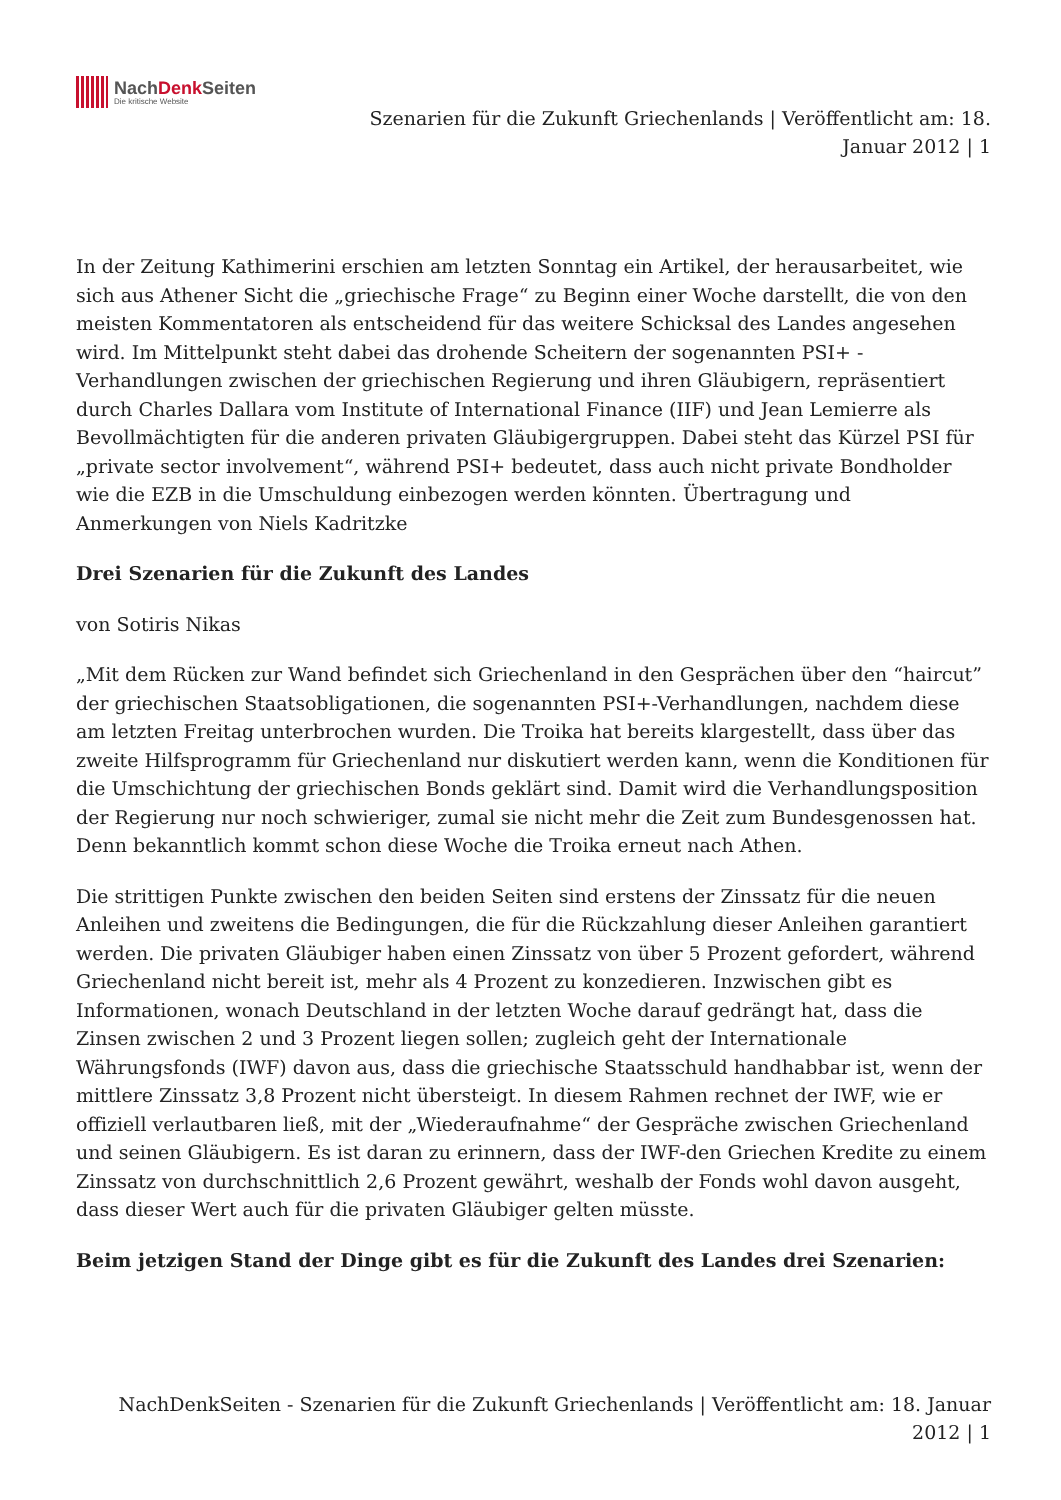NachDenk Seiten
Die kritische Website
Szenarien für die Zukunft Griechenlands | Veröffentlicht am: 18. Januar 2012 | 1
In der Zeitung Kathimerini erschien am letzten Sonntag ein Artikel, der herausarbeitet, wie sich aus Athener Sicht die „griechische Frage“ zu Beginn einer Woche darstellt, die von den meisten Kommentatoren als entscheidend für das weitere Schicksal des Landes angesehen wird. Im Mittelpunkt steht dabei das drohende Scheitern der sogenannten PSI+ -Verhandlungen zwischen der griechischen Regierung und ihren Gläubigern, repräsentiert durch Charles Dallara vom Institute of International Finance (IIF) und Jean Lemierre als Bevollmächtigten für die anderen privaten Gläubigergruppen. Dabei steht das Kürzel PSI für „private sector involvement“, während PSI+ bedeutet, dass auch nicht private Bondholder wie die EZB in die Umschuldung einbezogen werden könnten. Übertragung und Anmerkungen von Niels Kadritzke
Drei Szenarien für die Zukunft des Landes
von Sotiris Nikas
„Mit dem Rücken zur Wand befindet sich Griechenland in den Gesprächen über den “haircut” der griechischen Staatsobligationen, die sogenannten PSI+-Verhandlungen, nachdem diese am letzten Freitag unterbrochen wurden. Die Troika hat bereits klargestellt, dass über das zweite Hilfsprogramm für Griechenland nur diskutiert werden kann, wenn die Konditionen für die Umschichtung der griechischen Bonds geklärt sind. Damit wird die Verhandlungsposition der Regierung nur noch schwieriger, zumal sie nicht mehr die Zeit zum Bundesgenossen hat. Denn bekanntlich kommt schon diese Woche die Troika erneut nach Athen.
Die strittigen Punkte zwischen den beiden Seiten sind erstens der Zinssatz für die neuen Anleihen und zweitens die Bedingungen, die für die Rückzahlung dieser Anleihen garantiert werden. Die privaten Gläubiger haben einen Zinssatz von über 5 Prozent gefordert, während Griechenland nicht bereit ist, mehr als 4 Prozent zu konzedieren. Inzwischen gibt es Informationen, wonach Deutschland in der letzten Woche darauf gedrängt hat, dass die Zinsen zwischen 2 und 3 Prozent liegen sollen; zugleich geht der Internationale Währungsfonds (IWF) davon aus, dass die griechische Staatsschuld handhabbar ist, wenn der mittlere Zinssatz 3,8 Prozent nicht übersteigt. In diesem Rahmen rechnet der IWF, wie er offiziell verlautbaren ließ, mit der „Wiederaufnahme“ der Gespräche zwischen Griechenland und seinen Gläubigern. Es ist daran zu erinnern, dass der IWF-den Griechen Kredite zu einem Zinssatz von durchschnittlich 2,6 Prozent gewährt, weshalb der Fonds wohl davon ausgeht, dass dieser Wert auch für die privaten Gläubiger gelten müsste.
Beim jetzigen Stand der Dinge gibt es für die Zukunft des Landes drei Szenarien:
NachDenkSeiten - Szenarien für die Zukunft Griechenlands | Veröffentlicht am: 18. Januar 2012 | 1